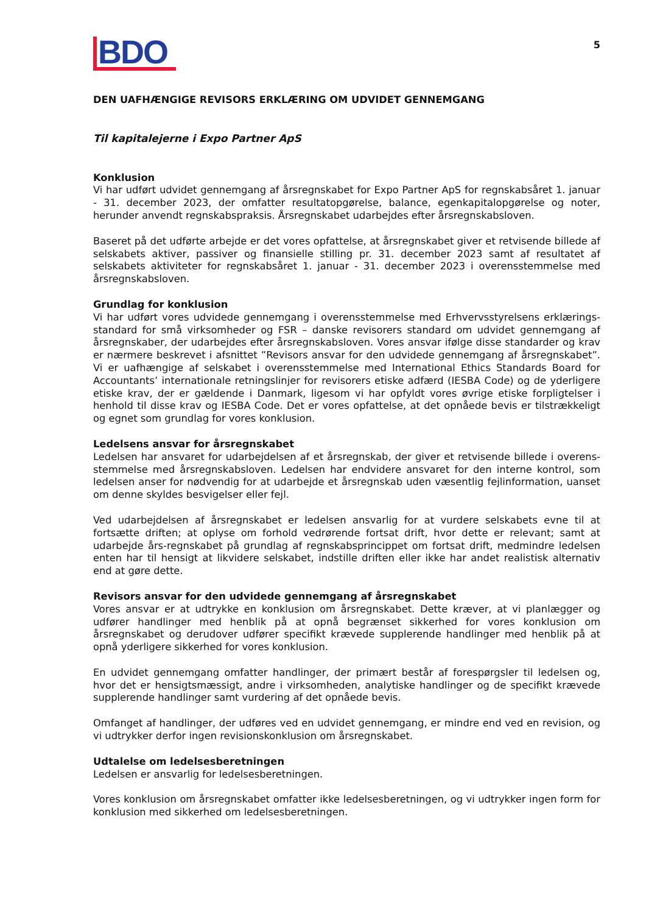BDO
5
DEN UAFHÆNGIGE REVISORS ERKLÆRING OM UDVIDET GENNEMGANG
Til kapitalejerne i Expo Partner ApS
Konklusion
Vi har udført udvidet gennemgang af årsregnskabet for Expo Partner ApS for regnskabsåret 1. januar - 31. december 2023, der omfatter resultatopgørelse, balance, egenkapitalopgørelse og noter, herunder anvendt regnskabspraksis. Årsregnskabet udarbejdes efter årsregnskabsloven.
Baseret på det udførte arbejde er det vores opfattelse, at årsregnskabet giver et retvisende billede af selskabets aktiver, passiver og finansielle stilling pr. 31. december 2023 samt af resultatet af selskabets aktiviteter for regnskabsåret 1. januar - 31. december 2023 i overensstemmelse med årsregnskabsloven.
Grundlag for konklusion
Vi har udført vores udvidede gennemgang i overensstemmelse med Erhvervsstyrelsens erklærings-standard for små virksomheder og FSR – danske revisorers standard om udvidet gennemgang af årsregnskaber, der udarbejdes efter årsregnskabsloven. Vores ansvar ifølge disse standarder og krav er nærmere beskrevet i afsnittet ”Revisors ansvar for den udvidede gennemgang af årsregnskabet”. Vi er uafhængige af selskabet i overensstemmelse med International Ethics Standards Board for Accountants’ internationale retningslinjer for revisorers etiske adfærd (IESBA Code) og de yderligere etiske krav, der er gældende i Danmark, ligesom vi har opfyldt vores øvrige etiske forpligtelser i henhold til disse krav og IESBA Code. Det er vores opfattelse, at det opnåede bevis er tilstrækkeligt og egnet som grundlag for vores konklusion.
Ledelsens ansvar for årsregnskabet
Ledelsen har ansvaret for udarbejdelsen af et årsregnskab, der giver et retvisende billede i overens-stemmelse med årsregnskabsloven. Ledelsen har endvidere ansvaret for den interne kontrol, som ledelsen anser for nødvendig for at udarbejde et årsregnskab uden væsentlig fejlinformation, uanset om denne skyldes besvigelser eller fejl.
Ved udarbejdelsen af årsregnskabet er ledelsen ansvarlig for at vurdere selskabets evne til at fortsætte driften; at oplyse om forhold vedrørende fortsat drift, hvor dette er relevant; samt at udarbejde års-regnskabet på grundlag af regnskabsprincippet om fortsat drift, medmindre ledelsen enten har til hensigt at likvidere selskabet, indstille driften eller ikke har andet realistisk alternativ end at gøre dette.
Revisors ansvar for den udvidede gennemgang af årsregnskabet
Vores ansvar er at udtrykke en konklusion om årsregnskabet. Dette kræver, at vi planlægger og udfører handlinger med henblik på at opnå begrænset sikkerhed for vores konklusion om årsregnskabet og derudover udfører specifikt krævede supplerende handlinger med henblik på at opnå yderligere sikkerhed for vores konklusion.
En udvidet gennemgang omfatter handlinger, der primært består af forespørgsler til ledelsen og, hvor det er hensigtsmæssigt, andre i virksomheden, analytiske handlinger og de specifikt krævede supplerende handlinger samt vurdering af det opnåede bevis.
Omfanget af handlinger, der udføres ved en udvidet gennemgang, er mindre end ved en revision, og vi udtrykker derfor ingen revisionskonklusion om årsregnskabet.
Udtalelse om ledelsesberetningen
Ledelsen er ansvarlig for ledelsesberetningen.
Vores konklusion om årsregnskabet omfatter ikke ledelsesberetningen, og vi udtrykker ingen form for konklusion med sikkerhed om ledelsesberetningen.